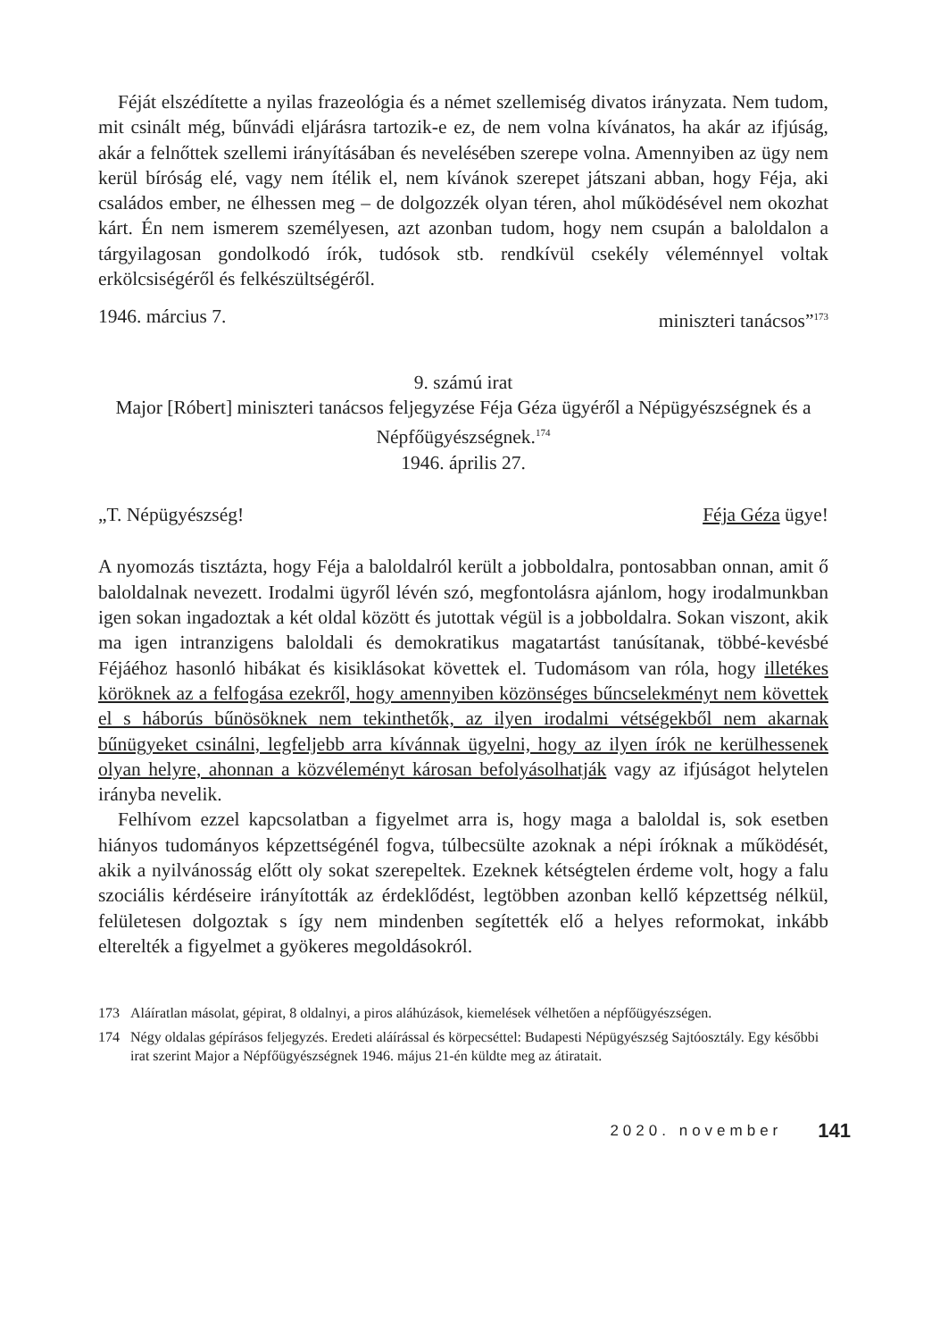Féját elszédítette a nyilas frazeológia és a német szellemiség divatos irányzata. Nem tudom, mit csinált még, bűnvádi eljárásra tartozik-e ez, de nem volna kívánatos, ha akár az ifjúság, akár a felnőttek szellemi irányításában és nevelésében szerepe volna. Amennyiben az ügy nem kerül bíróság elé, vagy nem ítélik el, nem kívánok szerepet játszani abban, hogy Féja, aki családos ember, ne élhessen meg – de dolgozzék olyan téren, ahol működésével nem okozhat kárt. Én nem ismerem személyesen, azt azonban tudom, hogy nem csupán a baloldalon a tárgyilagosan gondolkodó írók, tudósok stb. rendkívül csekély véleménnyel voltak erkölcsiségéről és felkészültségéről.
1946. március 7. miniszteri tanácsos”<sup>173</sup>
9. számú irat
Major [Róbert] miniszteri tanácsos feljegyzése Féja Géza ügyéről a Népügyészségnek és a Népfőügyészségnek.<sup>174</sup>
1946. április 27.
„T. Népügyészség! Féja Géza ügye!
A nyomozás tisztázta, hogy Féja a baloldalról került a jobboldalra, pontosabban onnan, amit ő baloldalnak nevezett. Irodalmi ügyről lévén szó, megfontolásra ajánlom, hogy irodalmunkban igen sokan ingadoztak a két oldal között és jutottak végül is a jobboldalra. Sokan viszont, akik ma igen intranzigens baloldali és demokratikus magatartást tanúsítanak, többé-kevésbé Féjáéhoz hasonló hibákat és kisiklásokat követtek el. Tudomásom van róla, hogy illetékes köröknek az a felfogása ezekről, hogy amennyiben közönséges bűncselekményt nem követtek el s háborús bűnösöknek nem tekinthetők, az ilyen irodalmi vétségekből nem akarnak bűnügyeket csinálni, legfeljebb arra kívánnak ügyelni, hogy az ilyen írók ne kerülhessenek olyan helyre, ahonnan a közvéleményt károsan befolyásolhatják vagy az ifjúságot helytelen irányba nevelik.
Felhívom ezzel kapcsolatban a figyelmet arra is, hogy maga a baloldal is, sok esetben hiányos tudományos képzettségénél fogva, túlbecsülte azoknak a népi íróknak a működését, akik a nyilvánosság előtt oly sokat szerepeltek. Ezeknek kétségtelen érdeme volt, hogy a falu szociális kérdéseire irányították az érdeklődést, legtöbben azonban kellő képzettség nélkül, felületesen dolgoztak s így nem mindenben segítették elő a helyes reformokat, inkább elterelték a figyelmet a gyökeres megoldásokról.
173 Aláíratlan másolat, gépirat, 8 oldalnyi, a piros aláhúzások, kiemelések vélhetően a népfőügyészségen.
174 Négy oldalas gépírásos feljegyzés. Eredeti aláírással és körpecséttel: Budapesti Népügyészség Sajtóosztály. Egy későbbi irat szerint Major a Népfőügyészségnek 1946. május 21-én küldte meg az átiratait.
2020. november 141